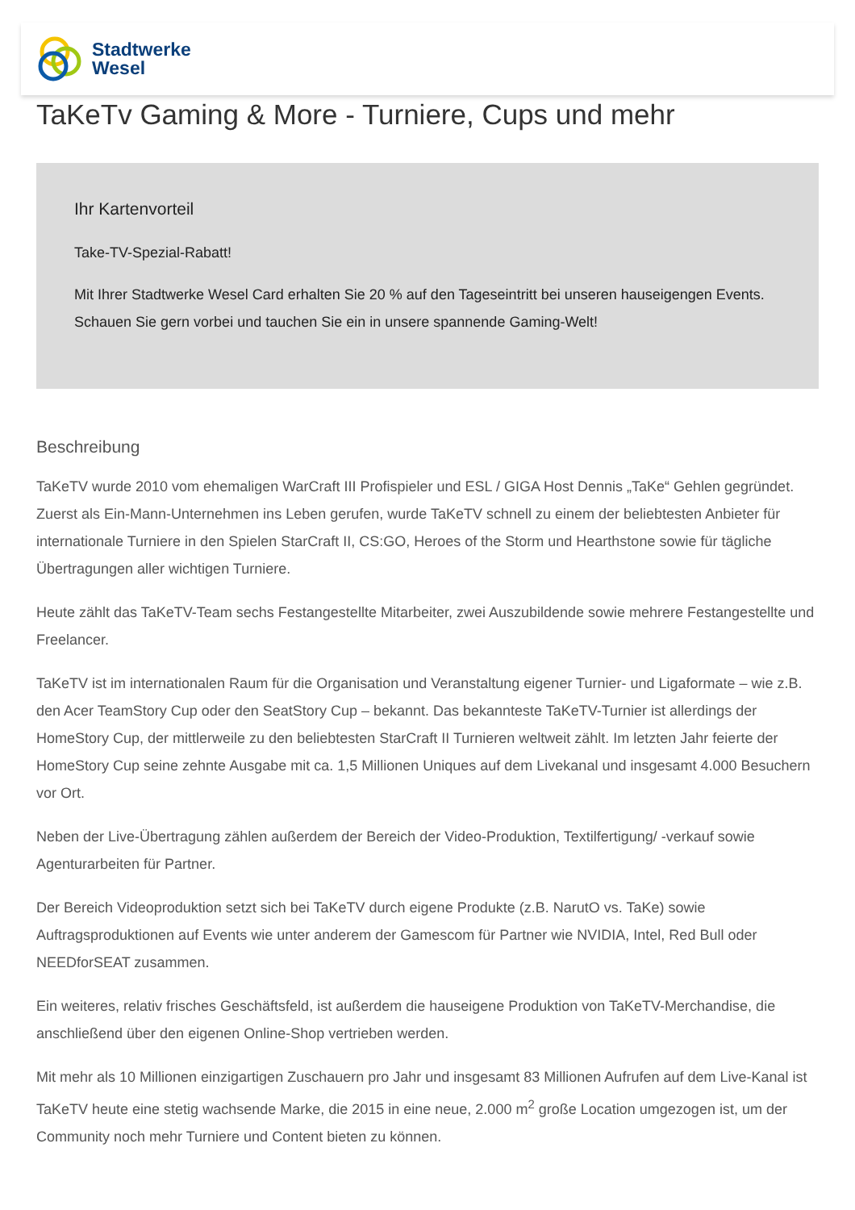Stadtwerke
Wesel
TaKeTv Gaming & More - Turniere, Cups und mehr
Ihr Kartenvorteil
Take-TV-Spezial-Rabatt!
Mit Ihrer Stadtwerke Wesel Card erhalten Sie 20 % auf den Tageseintritt bei unseren hauseigengen Events. Schauen Sie gern vorbei und tauchen Sie ein in unsere spannende Gaming-Welt!
Beschreibung
TaKeTV wurde 2010 vom ehemaligen WarCraft III Profispieler und ESL / GIGA Host Dennis „TaKe“ Gehlen gegründet. Zuerst als Ein-Mann-Unternehmen ins Leben gerufen, wurde TaKeTV schnell zu einem der beliebtesten Anbieter für internationale Turniere in den Spielen StarCraft II, CS:GO, Heroes of the Storm und Hearthstone sowie für tägliche Übertragungen aller wichtigen Turniere.
Heute zählt das TaKeTV-Team sechs Festangestellte Mitarbeiter, zwei Auszubildende sowie mehrere Festangestellte und Freelancer.
TaKeTV ist im internationalen Raum für die Organisation und Veranstaltung eigener Turnier- und Ligaformate – wie z.B. den Acer TeamStory Cup oder den SeatStory Cup – bekannt. Das bekannteste TaKeTV-Turnier ist allerdings der HomeStory Cup, der mittlerweile zu den beliebtesten StarCraft II Turnieren weltweit zählt. Im letzten Jahr feierte der HomeStory Cup seine zehnte Ausgabe mit ca. 1,5 Millionen Uniques auf dem Livekanal und insgesamt 4.000 Besuchern vor Ort.
Neben der Live-Übertragung zählen außerdem der Bereich der Video-Produktion, Textilfertigung/ -verkauf sowie Agenturarbeiten für Partner.
Der Bereich Videoproduktion setzt sich bei TaKeTV durch eigene Produkte (z.B. NarutO vs. TaKe) sowie Auftragsproduktionen auf Events wie unter anderem der Gamescom für Partner wie NVIDIA, Intel, Red Bull oder NEEDforSEAT zusammen.
Ein weiteres, relativ frisches Geschäftsfeld, ist außerdem die hauseigene Produktion von TaKeTV-Merchandise, die anschließend über den eigenen Online-Shop vertrieben werden.
Mit mehr als 10 Millionen einzigartigen Zuschauern pro Jahr und insgesamt 83 Millionen Aufrufen auf dem Live-Kanal ist TaKeTV heute eine stetig wachsende Marke, die 2015 in eine neue, 2.000 m<sup>2</sup> große Location umgezogen ist, um der Community noch mehr Turniere und Content bieten zu können.